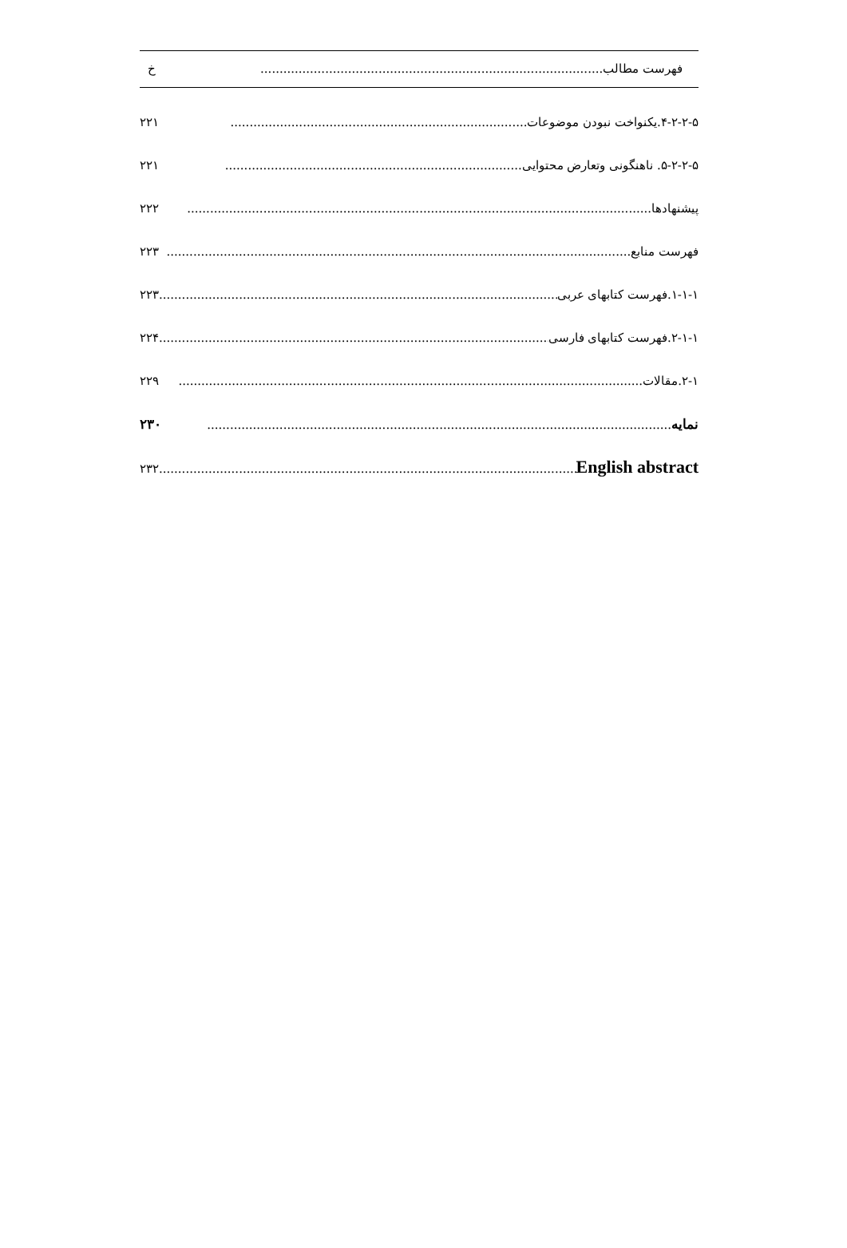فهرست مطالب.......................................................................................... خ
۴-۲-۲-۵.یکنواخت نبودن موضوعات.............................................................................. ۲۲۱
۵-۲-۲-۵. ناهنگونی وتعارض محتوایی.............................................................................. ۲۲۱
پیشنهادها.......................................................................................................................... ۲۲۲
فهرست منابع .......................................................................................................................... ۲۲۳
۱-۱-۱.فهرست کتابهای عربی.......................................................................................................... ۲۲۳
۲-۱-۱.فهرست کتابهای فارسی.......................................................................................................... ۲۲۴
۲-۱.مقالات.......................................................................................................................... ۲۲۹
نمایه .......................................................................................................................... ۲۳۰
English abstract.......................................................................................................................... ۲۳۲